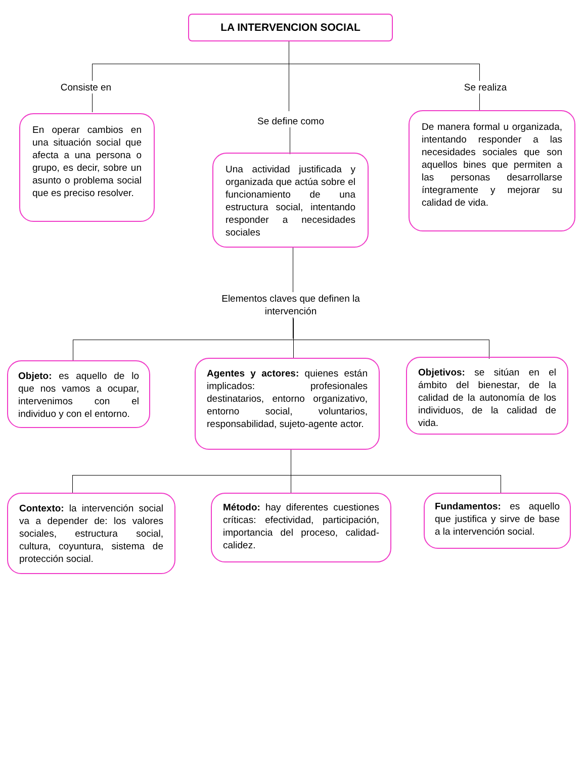LA INTERVENCION SOCIAL
Consiste en
Se define como
Se realiza
En operar cambios en una situación social que afecta a una persona o grupo, es decir, sobre un asunto o problema social que es preciso resolver.
Una actividad justificada y organizada que actúa sobre el funcionamiento de una estructura social, intentando responder a necesidades sociales
De manera formal u organizada, intentando responder a las necesidades sociales que son aquellos bines que permiten a las personas desarrollarse íntegramente y mejorar su calidad de vida.
Elementos claves que definen la intervención
Objeto: es aquello de lo que nos vamos a ocupar, intervenimos con el individuo y con el entorno.
Agentes y actores: quienes están implicados: profesionales destinatarios, entorno organizativo, entorno social, voluntarios, responsabilidad, sujeto-agente actor.
Objetivos: se sitúan en el ámbito del bienestar, de la calidad de la autonomía de los individuos, de la calidad de vida.
Contexto: la intervención social va a depender de: los valores sociales, estructura social, cultura, coyuntura, sistema de protección social.
Método: hay diferentes cuestiones críticas: efectividad, participación, importancia del proceso, calidad-calidez.
Fundamentos: es aquello que justifica y sirve de base a la intervención social.